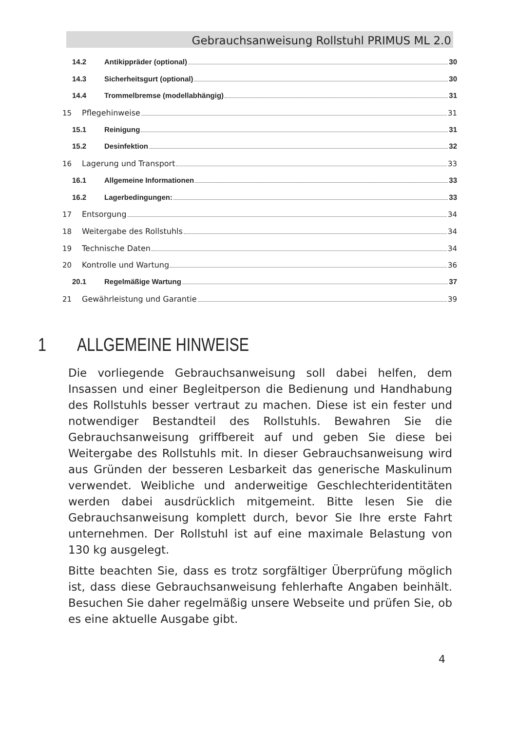Gebrauchsanweisung Rollstuhl PRIMUS ML 2.0
14.2 Antikippräder (optional) 30
14.3 Sicherheitsgurt (optional) 30
14.4 Trommelbremse (modellabhängig) 31
15 Pflegehinweise 31
15.1 Reinigung 31
15.2 Desinfektion 32
16 Lagerung und Transport 33
16.1 Allgemeine Informationen 33
16.2 Lagerbedingungen: 33
17 Entsorgung 34
18 Weitergabe des Rollstuhls 34
19 Technische Daten 34
20 Kontrolle und Wartung 36
20.1 Regelmäßige Wartung 37
21 Gewährleistung und Garantie 39
1 ALLGEMEINE HINWEISE
Die vorliegende Gebrauchsanweisung soll dabei helfen, dem Insassen und einer Begleitperson die Bedienung und Handhabung des Rollstuhls besser vertraut zu machen. Diese ist ein fester und notwendiger Bestandteil des Rollstuhls. Bewahren Sie die Gebrauchsanweisung griffbereit auf und geben Sie diese bei Weitergabe des Rollstuhls mit. In dieser Gebrauchsanweisung wird aus Gründen der besseren Lesbarkeit das generische Maskulinum verwendet. Weibliche und anderweitige Geschlechteridentitäten werden dabei ausdrücklich mitgemeint. Bitte lesen Sie die Gebrauchsanweisung komplett durch, bevor Sie Ihre erste Fahrt unternehmen. Der Rollstuhl ist auf eine maximale Belastung von 130 kg ausgelegt.
Bitte beachten Sie, dass es trotz sorgfältiger Überprüfung möglich ist, dass diese Gebrauchsanweisung fehlerhafte Angaben beinhält. Besuchen Sie daher regelmäßig unsere Webseite und prüfen Sie, ob es eine aktuelle Ausgabe gibt.
4